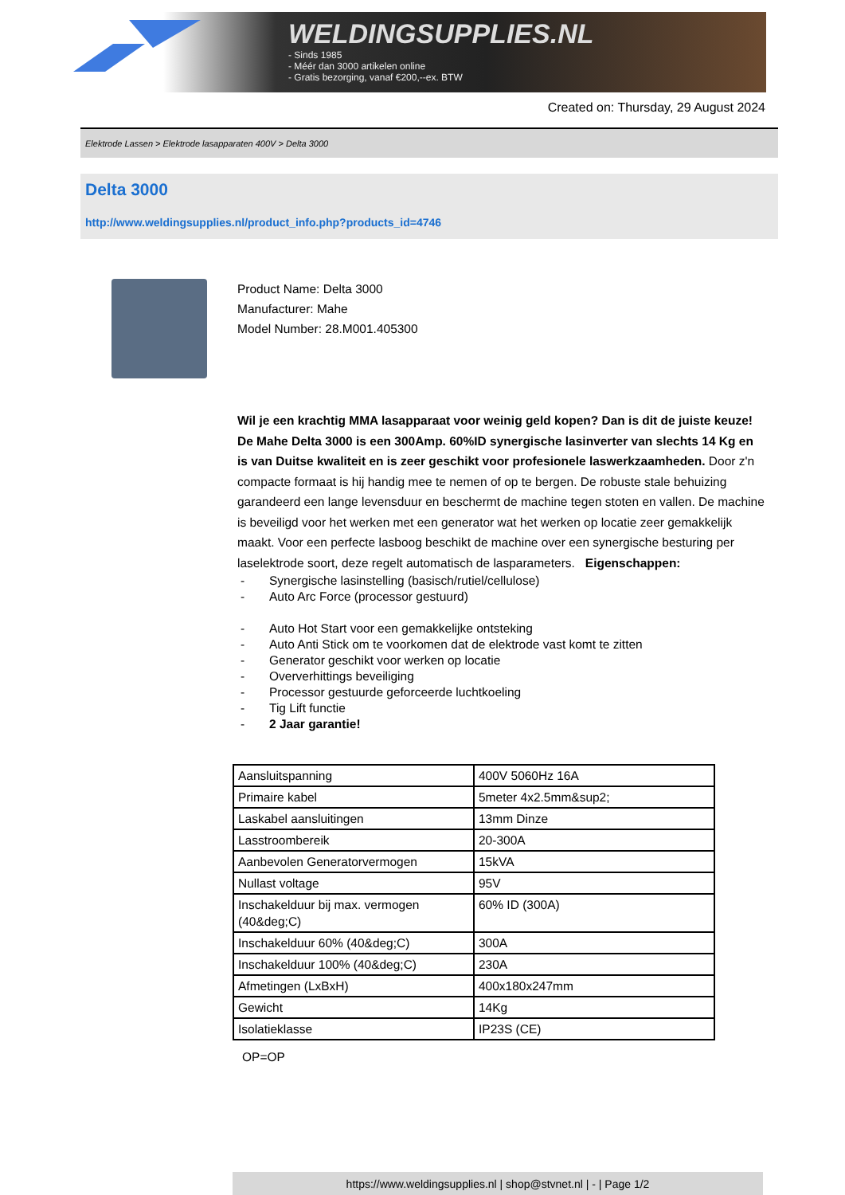WELDINGSUPPLIES.NL
- Sinds 1985
- Méér dan 3000 artikelen online
- Gratis bezorging, vanaf €200,--ex. BTW
Created on: Thursday, 29 August 2024
Elektrode Lassen > Elektrode lasapparaten 400V > Delta 3000
Delta 3000
http://www.weldingsupplies.nl/product_info.php?products_id=4746
Product Name: Delta 3000
Manufacturer: Mahe
Model Number: 28.M001.405300
Wil je een krachtig MMA lasapparaat voor weinig geld kopen? Dan is dit de juiste keuze! De Mahe Delta 3000 is een 300Amp. 60%ID synergische lasinverter van slechts 14 Kg en is van Duitse kwaliteit en is zeer geschikt voor profesionele laswerkzaamheden. Door z'n compacte formaat is hij handig mee te nemen of op te bergen. De robuste stale behuizing garandeerd een lange levensduur en beschermt de machine tegen stoten en vallen. De machine is beveiligd voor het werken met een generator wat het werken op locatie zeer gemakkelijk maakt. Voor een perfecte lasboog beschikt de machine over een synergische besturing per laselektrode soort, deze regelt automatisch de lasparameters. Eigenschappen:
- Synergische lasinstelling (basisch/rutiel/cellulose)
- Auto Arc Force (processor gestuurd)
- Auto Hot Start voor een gemakkelijke ontsteking
- Auto Anti Stick om te voorkomen dat de elektrode vast komt te zitten
- Generator geschikt voor werken op locatie
- Oververhittings beveiliging
- Processor gestuurde geforceerde luchtkoeling
- Tig Lift functie
- 2 Jaar garantie!
| Aansluitspanning | 400V 5060Hz 16A |
| Primaire kabel | 5meter 4x2.5mm&sup2; |
| Laskabel aansluitingen | 13mm Dinze |
| Lasstroombereik | 20-300A |
| Aanbevolen Generatorvermogen | 15kVA |
| Nullast voltage | 95V |
| Inschakelduur bij max. vermogen (40&deg;C) | 60% ID (300A) |
| Inschakelduur 60% (40&deg;C) | 300A |
| Inschakelduur 100% (40&deg;C) | 230A |
| Afmetingen (LxBxH) | 400x180x247mm |
| Gewicht | 14Kg |
| Isolatieklasse | IP23S (CE) |
OP=OP
https://www.weldingsupplies.nl | shop@stvnet.nl | - | Page 1/2